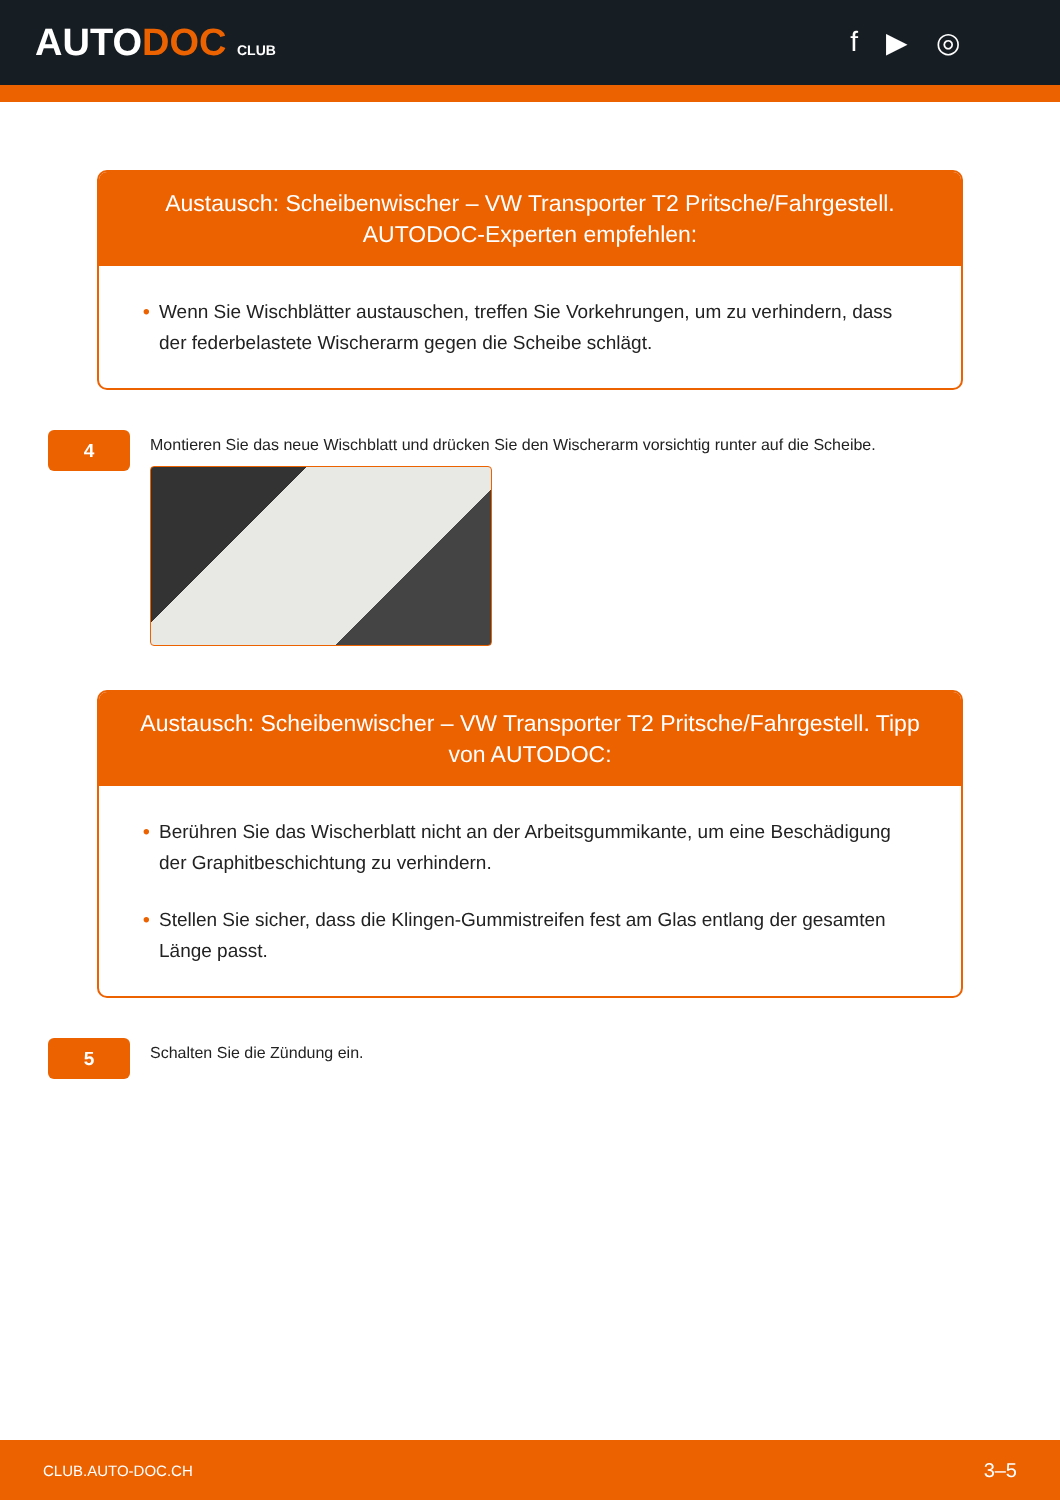AUTODOC CLUB
f ▶ ◎
Austausch: Scheibenwischer – VW Transporter T2 Pritsche/Fahrgestell. AUTODOC-Experten empfehlen:
• Wenn Sie Wischblätter austauschen, treffen Sie Vorkehrungen, um zu verhindern, dass der federbelastete Wischerarm gegen die Scheibe schlägt.
4
Montieren Sie das neue Wischblatt und drücken Sie den Wischerarm vorsichtig runter auf die Scheibe.
Austausch: Scheibenwischer – VW Transporter T2 Pritsche/Fahrgestell. Tipp von AUTODOC:
• Berühren Sie das Wischerblatt nicht an der Arbeitsgummikante, um eine Beschädigung der Graphitbeschichtung zu verhindern.
• Stellen Sie sicher, dass die Klingen-Gummistreifen fest am Glas entlang der gesamten Länge passt.
5
Schalten Sie die Zündung ein.
CLUB.AUTO-DOC.CH 3–5